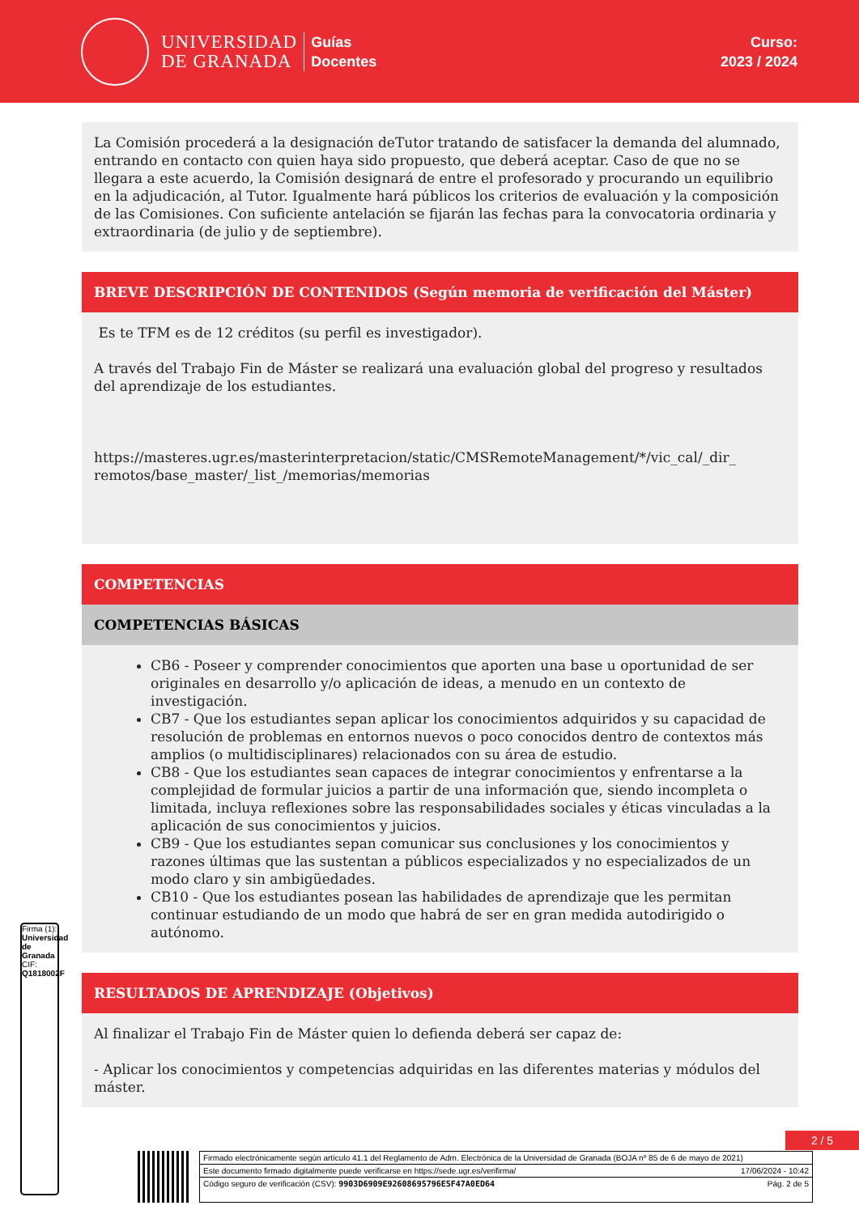UNIVERSIDAD
DE GRANADA
Guías
Docentes
Curso:
2023 / 2024
La Comisión procederá a la designación deTutor tratando de satisfacer la demanda del alumnado, entrando en contacto con quien haya sido propuesto, que deberá aceptar. Caso de que no se llegara a este acuerdo, la Comisión designará de entre el profesorado y procurando un equilibrio en la adjudicación, al Tutor. Igualmente hará públicos los criterios de evaluación y la composición de las Comisiones. Con suficiente antelación se fijarán las fechas para la convocatoria ordinaria y extraordinaria (de julio y de septiembre).
BREVE DESCRIPCIÓN DE CONTENIDOS (Según memoria de verificación del Máster)
Es te TFM es de 12 créditos (su perfil es investigador).
A través del Trabajo Fin de Máster se realizará una evaluación global del progreso y resultados del aprendizaje de los estudiantes.
https://masteres.ugr.es/masterinterpretacion/static/CMSRemoteManagement/*/vic_cal/_dir_ remotos/base_master/_list_/memorias/memorias
COMPETENCIAS
COMPETENCIAS BÁSICAS
CB6 - Poseer y comprender conocimientos que aporten una base u oportunidad de ser originales en desarrollo y/o aplicación de ideas, a menudo en un contexto de investigación.
CB7 - Que los estudiantes sepan aplicar los conocimientos adquiridos y su capacidad de resolución de problemas en entornos nuevos o poco conocidos dentro de contextos más amplios (o multidisciplinares) relacionados con su área de estudio.
CB8 - Que los estudiantes sean capaces de integrar conocimientos y enfrentarse a la complejidad de formular juicios a partir de una información que, siendo incompleta o limitada, incluya reflexiones sobre las responsabilidades sociales y éticas vinculadas a la aplicación de sus conocimientos y juicios.
CB9 - Que los estudiantes sepan comunicar sus conclusiones y los conocimientos y razones últimas que las sustentan a públicos especializados y no especializados de un modo claro y sin ambigüedades.
CB10 - Que los estudiantes posean las habilidades de aprendizaje que les permitan continuar estudiando de un modo que habrá de ser en gran medida autodirigido o autónomo.
RESULTADOS DE APRENDIZAJE (Objetivos)
Al finalizar el Trabajo Fin de Máster quien lo defienda deberá ser capaz de:
- Aplicar los conocimientos y competencias adquiridas en las diferentes materias y módulos del máster.
Firma (1): Universidad de Granada
CIF: Q1818002F
2 / 5
Firmado electrónicamente según artículo 41.1 del Reglamento de Adm. Electrónica de la Universidad de Granada (BOJA nº 85 de 6 de mayo de 2021)
Este documento firmado digitalmente puede verificarse en https://sede.ugr.es/verifirma/ 17/06/2024 - 10:42
Código seguro de verificación (CSV): 9903D6909E92608695796E5F47A0ED64 Pág. 2 de 5